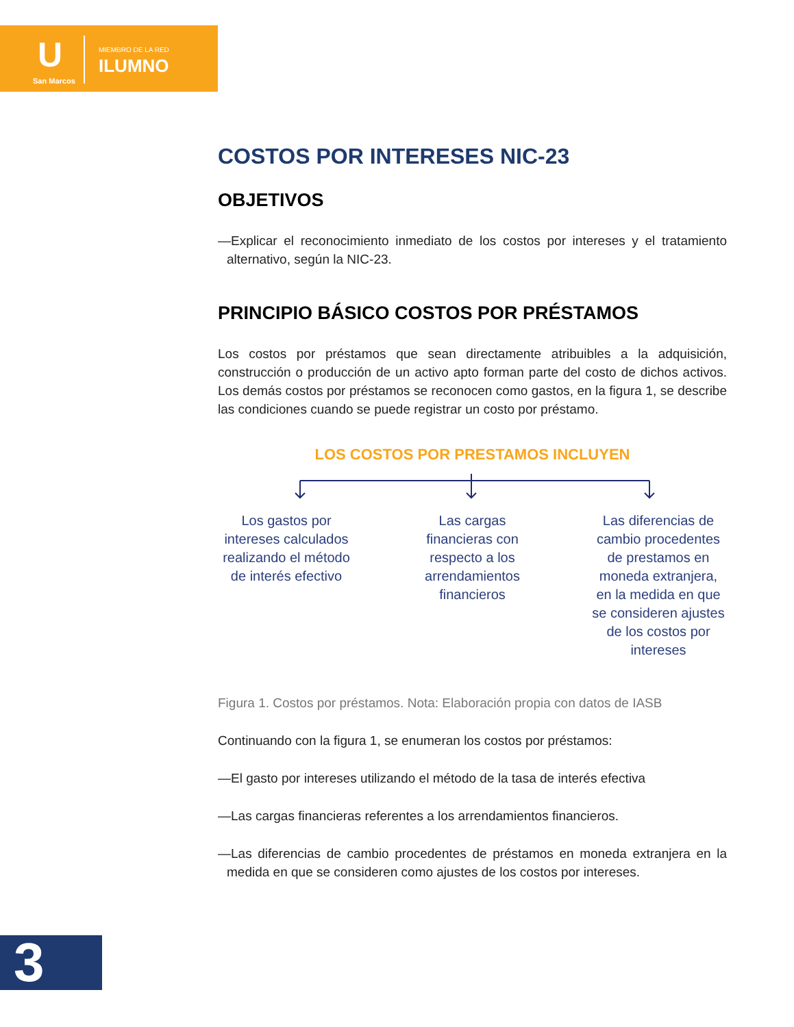U
San Marcos
MIEMBRO DE LA RED
ILUMNO
COSTOS POR INTERESES NIC-23
OBJETIVOS
—Explicar el reconocimiento inmediato de los costos por intereses y el tratamiento alternativo, según la NIC-23.
PRINCIPIO BÁSICO COSTOS POR PRÉSTAMOS
Los costos por préstamos que sean directamente atribuibles a la adquisición, construcción o producción de un activo apto forman parte del costo de dichos activos. Los demás costos por préstamos se reconocen como gastos, en la figura 1, se describe las condiciones cuando se puede registrar un costo por préstamo.
LOS COSTOS POR PRESTAMOS INCLUYEN
Los gastos por intereses calculados realizando el método de interés efectivo
Las cargas financieras con respecto a los arrendamientos financieros
Las diferencias de cambio procedentes de prestamos en moneda extranjera, en la medida en que se consideren ajustes de los costos por intereses
Figura 1. Costos por préstamos. Nota: Elaboración propia con datos de IASB
Continuando con la figura 1, se enumeran los costos por préstamos:
—El gasto por intereses utilizando el método de la tasa de interés efectiva
—Las cargas financieras referentes a los arrendamientos financieros.
—Las diferencias de cambio procedentes de préstamos en moneda extranjera en la medida en que se consideren como ajustes de los costos por intereses.
3